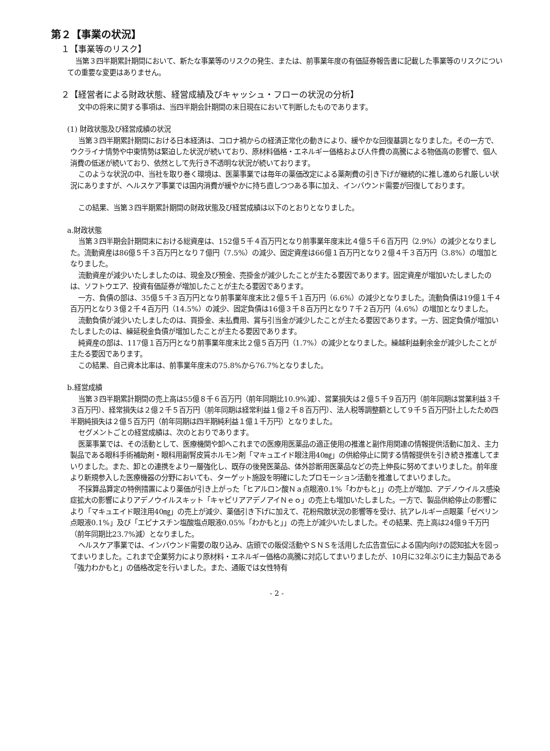第２【事業の状況】
１【事業等のリスク】
当第３四半期累計期間において、新たな事業等のリスクの発生、または、前事業年度の有価証券報告書に記載した事業等のリスクについての重要な変更はありません。
２【経営者による財政状態、経営成績及びキャッシュ・フローの状況の分析】
文中の将来に関する事項は、当四半期会計期間の末日現在において判断したものであります。
(1) 財政状態及び経営成績の状況
当第３四半期累計期間における日本経済は、コロナ禍からの経済正常化の動きにより、緩やかな回復基調となりました。その一方で、ウクライナ情勢や中東情勢は緊迫した状況が続いており、原材料価格・エネルギー価格および人件費の高騰による物価高の影響で、個人消費の低迷が続いており、依然として先行き不透明な状況が続いております。
このような状況の中、当社を取り巻く環境は、医薬事業では毎年の薬価改定による薬剤費の引き下げが継続的に推し進められ厳しい状況にありますが、ヘルスケア事業では国内消費が緩やかに持ち直しつつある事に加え、インバウンド需要が回復しております。
この結果、当第３四半期累計期間の財政状態及び経営成績は以下のとおりとなりました。
a.財政状態
当第３四半期会計期間末における総資産は、152億５千４百万円となり前事業年度末比４億５千６百万円（2.9%）の減少となりました。流動資産は86億５千３百万円となり７億円（7.5%）の減少、固定資産は66億１百万円となり２億４千３百万円（3.8%）の増加となりました。
流動資産が減少いたしましたのは、現金及び預金、売掛金が減少したことが主たる要因であります。固定資産が増加いたしましたのは、ソフトウエア、投資有価証券が増加したことが主たる要因であります。
一方、負債の部は、35億５千３百万円となり前事業年度末比２億５千１百万円（6.6%）の減少となりました。流動負債は19億１千４百万円となり３億２千４百万円（14.5%）の減少、固定負債は16億３千８百万円となり７千２百万円（4.6%）の増加となりました。
流動負債が減少いたしましたのは、買掛金、未払費用、賞与引当金が減少したことが主たる要因であります。一方、固定負債が増加いたしましたのは、繰延税金負債が増加したことが主たる要因であります。
純資産の部は、117億１百万円となり前事業年度末比２億５百万円（1.7%）の減少となりました。繰越利益剰余金が減少したことが主たる要因であります。
この結果、自己資本比率は、前事業年度末の75.8%から76.7%となりました。
b.経営成績
当第３四半期累計期間の売上高は55億８千６百万円（前年同期比10.9%減）、営業損失は２億５千９百万円（前年同期は営業利益３千３百万円）、経常損失は２億２千５百万円（前年同期は経常利益１億２千８百万円）、法人税等調整額として９千５百万円計上したため四半期純損失は２億５百万円（前年同期は四半期純利益１億１千万円）となりました。
セグメントごとの経営成績は、次のとおりであります。
医薬事業では、その活動として、医療機関や卸へこれまでの医療用医薬品の適正使用の推進と副作用関連の情報提供活動に加え、主力製品である眼科手術補助剤・眼科用副腎皮質ホルモン剤「マキュエイド眼注用40㎎」の供給停止に関する情報提供を引き続き推進してまいりました。また、卸との連携をより一層強化し、既存の後発医薬品、体外診断用医薬品などの売上伸長に努めてまいりました。前年度より新規参入した医療機器の分野においても、ターゲット施設を明確にしたプロモーション活動を推進してまいりました。
不採算品算定の特例措置により薬価が引き上がった「ヒアルロン酸Ｎａ点眼液0.1%「わかもと」」の売上が増加、アデノウイルス感染症拡大の影響によりアデノウイルスキット「キャピリアアデノアイＮｅｏ」の売上も増加いたしました。一方で、製品供給停止の影響により「マキュエイド眼注用40㎎」の売上が減少、薬価引き下げに加えて、花粉飛散状況の影響等を受け、抗アレルギー点眼薬「ゼペリン点眼液0.1%」及び「エピナスチン塩酸塩点眼液0.05%「わかもと」」の売上が減少いたしました。その結果、売上高は24億９千万円（前年同期比23.7%減）となりました。
ヘルスケア事業では、インバウンド需要の取り込み、店頭での販促活動やＳＮＳを活用した広告宣伝による国内向けの認知拡大を図ってまいりました。これまで企業努力により原材料・エネルギー価格の高騰に対応してまいりましたが、10月に32年ぶりに主力製品である「強力わかもと」の価格改定を行いました。また、通販では女性特有
- 2 -